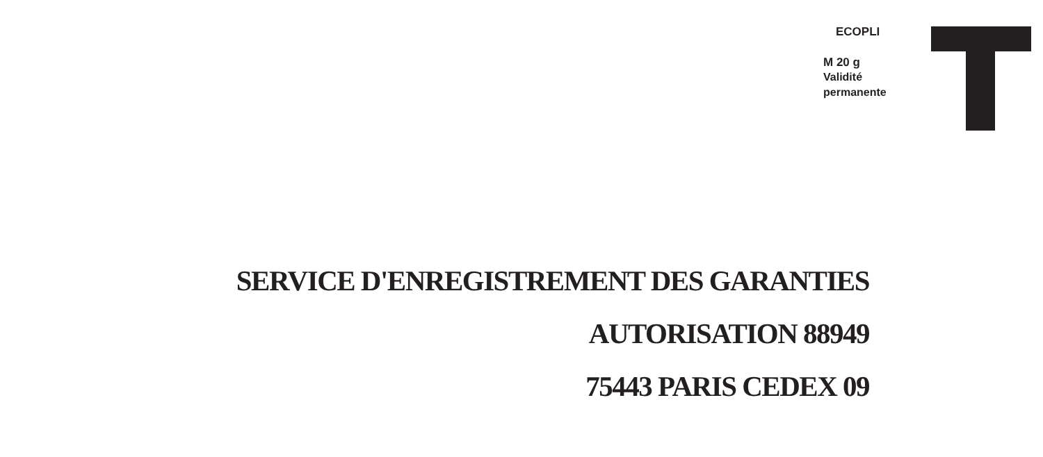ECOPLI
M 20 g
Validité
permanente
SERVICE D'ENREGISTREMENT DES GARANTIES
AUTORISATION 88949
75443 PARIS CEDEX 09